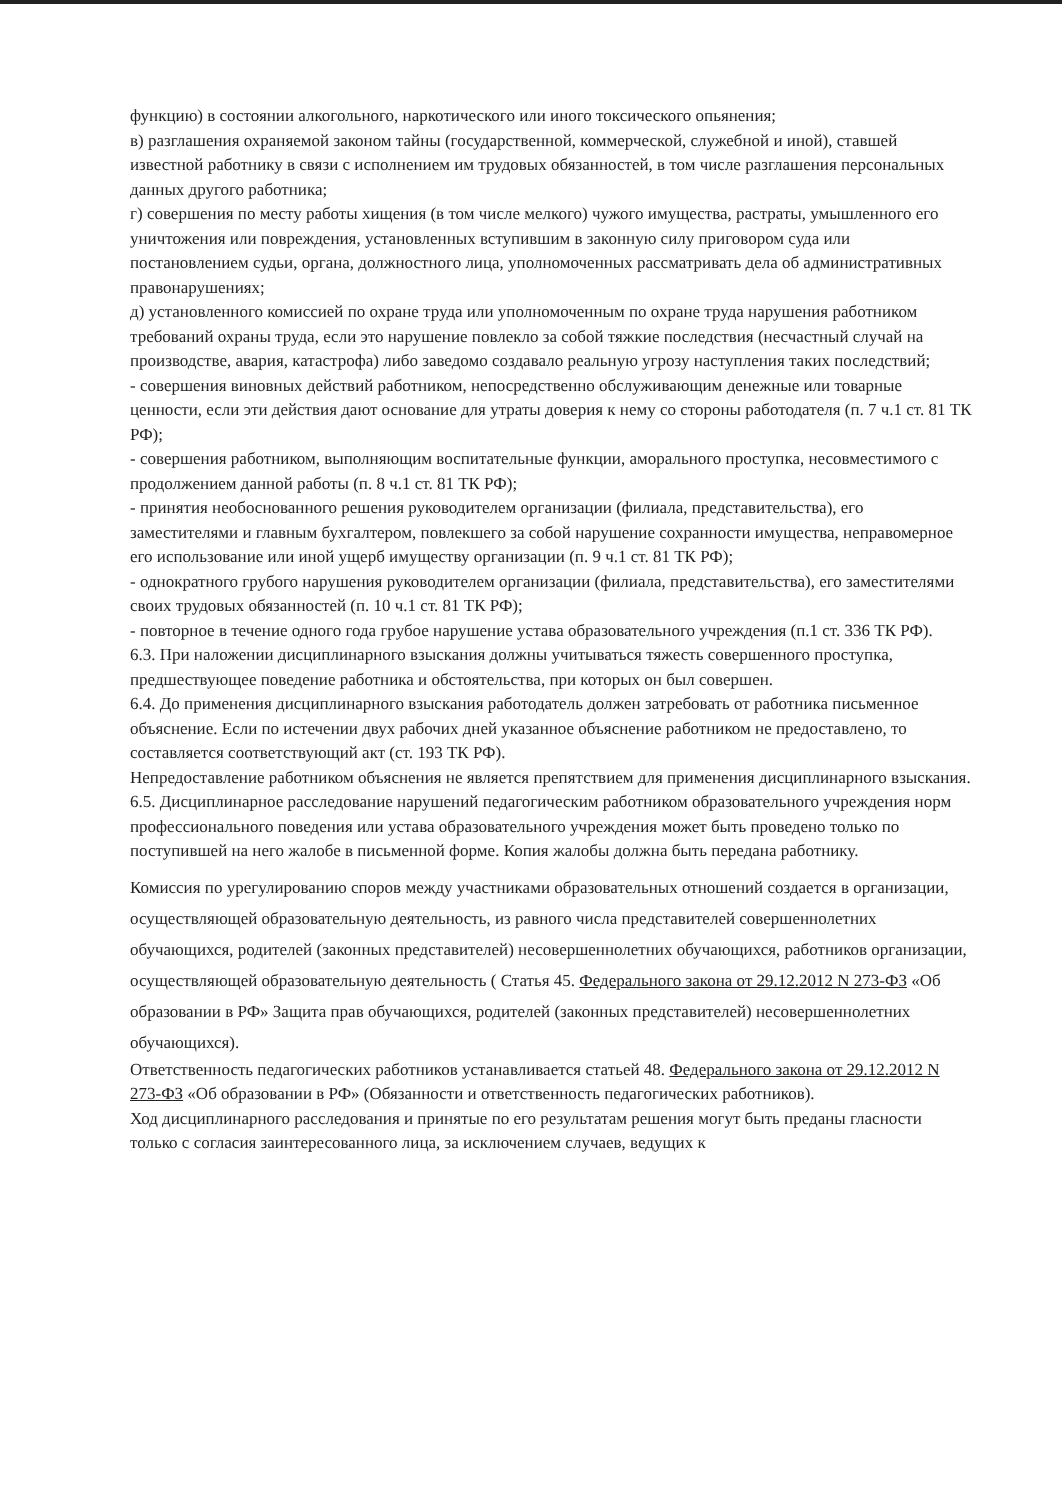функцию) в состоянии алкогольного, наркотического или иного токсического опьянения;
в) разглашения охраняемой законом тайны (государственной, коммерческой, служебной и иной), ставшей известной работнику в связи с исполнением им трудовых обязанностей, в том числе разглашения персональных данных другого работника;
г) совершения по месту работы хищения (в том числе мелкого) чужого имущества, растраты, умышленного его уничтожения или повреждения, установленных вступившим в законную силу приговором суда или постановлением судьи, органа, должностного лица, уполномоченных рассматривать дела об административных правонарушениях;
д) установленного комиссией по охране труда или уполномоченным по охране труда нарушения работником требований охраны труда, если это нарушение повлекло за собой тяжкие последствия (несчастный случай на производстве, авария, катастрофа) либо заведомо создавало реальную угрозу наступления таких последствий;
- совершения виновных действий работником, непосредственно обслуживающим денежные или товарные ценности, если эти действия дают основание для утраты доверия к нему со стороны работодателя (п. 7 ч.1 ст. 81 ТК РФ);
- совершения работником, выполняющим воспитательные функции, аморального проступка, несовместимого с продолжением данной работы (п. 8 ч.1 ст. 81 ТК РФ);
- принятия необоснованного решения руководителем организации (филиала, представительства), его заместителями и главным бухгалтером, повлекшего за собой нарушение сохранности имущества, неправомерное его использование или иной ущерб имуществу организации (п. 9 ч.1 ст. 81 ТК РФ);
- однократного грубого нарушения руководителем организации (филиала, представительства), его заместителями своих трудовых обязанностей (п. 10 ч.1 ст. 81 ТК РФ);
- повторное в течение одного года грубое нарушение устава образовательного учреждения (п.1 ст. 336 ТК РФ).
6.3. При наложении дисциплинарного взыскания должны учитываться тяжесть совершенного проступка, предшествующее поведение работника и обстоятельства, при которых он был совершен.
6.4. До применения дисциплинарного взыскания работодатель должен затребовать от работника письменное объяснение. Если по истечении двух рабочих дней указанное объяснение работником не предоставлено, то составляется соответствующий акт (ст. 193 ТК РФ).
Непредоставление работником объяснения не является препятствием для применения дисциплинарного взыскания.
6.5. Дисциплинарное расследование нарушений педагогическим работником образовательного учреждения норм профессионального поведения или устава образовательного учреждения может быть проведено только по поступившей на него жалобе в письменной форме. Копия жалобы должна быть передана работнику.
Комиссия по урегулированию споров между участниками образовательных отношений создается в организации, осуществляющей образовательную деятельность, из равного числа представителей совершеннолетних обучающихся, родителей (законных представителей) несовершеннолетних обучающихся, работников организации, осуществляющей образовательную деятельность ( Статья 45. Федерального закона от 29.12.2012 N 273-ФЗ «Об образовании в РФ» Защита прав обучающихся, родителей (законных представителей) несовершеннолетних обучающихся).
Ответственность педагогических работников устанавливается статьей 48. Федерального закона от 29.12.2012 N 273-ФЗ «Об образовании в РФ» (Обязанности и ответственность педагогических работников).
Ход дисциплинарного расследования и принятые по его результатам решения могут быть преданы гласности только с согласия заинтересованного лица, за исключением случаев, ведущих к